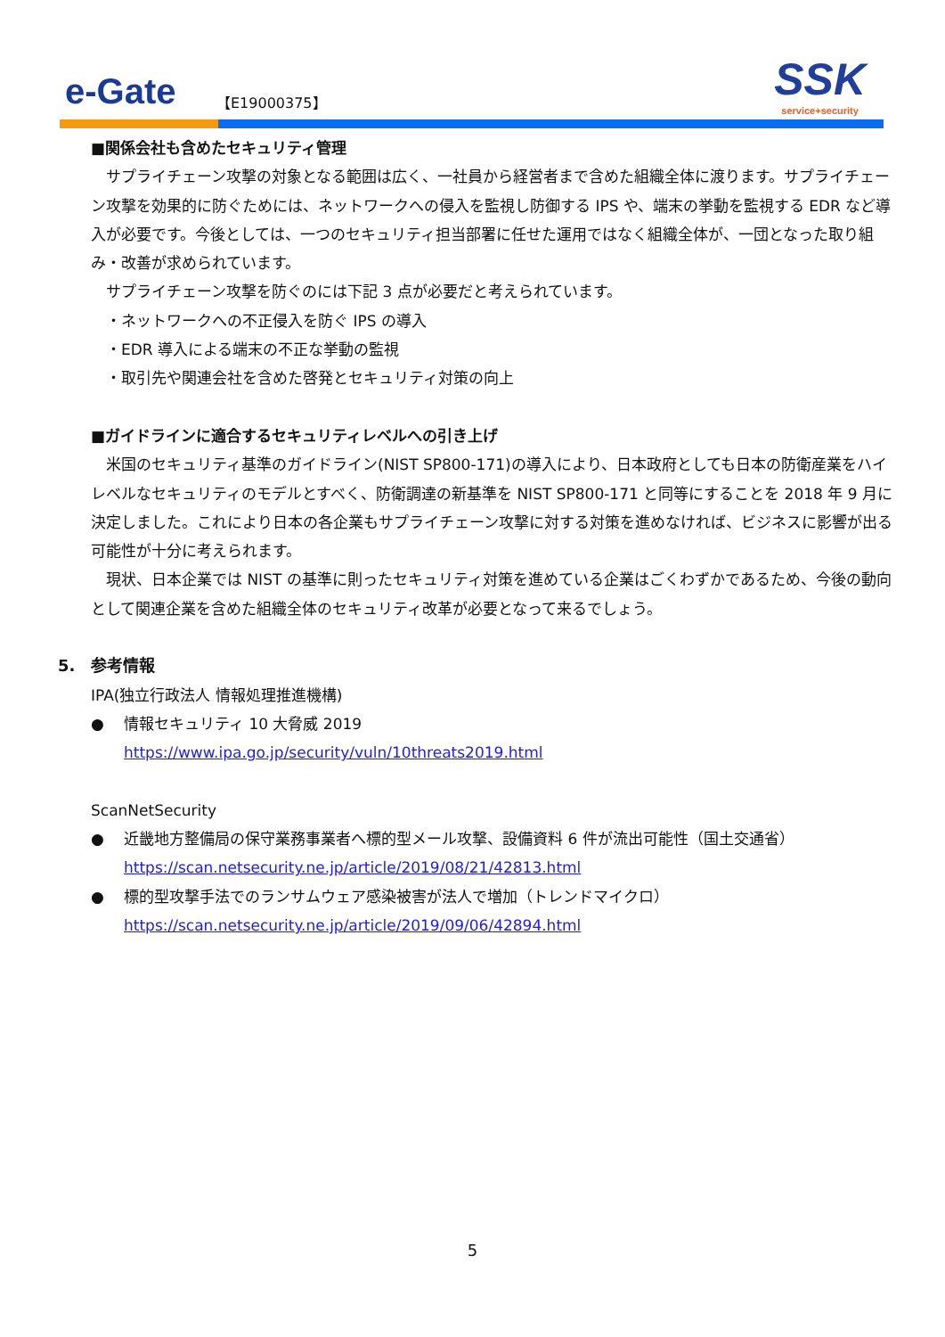e-Gate 【E19000375】
SSK
service+security
■関係会社も含めたセキュリティ管理
　サプライチェーン攻撃の対象となる範囲は広く、一社員から経営者まで含めた組織全体に渡ります。サプライチェーン攻撃を効果的に防ぐためには、ネットワークへの侵入を監視し防御する IPS や、端末の挙動を監視する EDR など導入が必要です。今後としては、一つのセキュリティ担当部署に任せた運用ではなく組織全体が、一団となった取り組み・改善が求められています。
　サプライチェーン攻撃を防ぐのには下記 3 点が必要だと考えられています。
　・ネットワークへの不正侵入を防ぐ IPS の導入
　・EDR 導入による端末の不正な挙動の監視
　・取引先や関連会社を含めた啓発とセキュリティ対策の向上
■ガイドラインに適合するセキュリティレベルへの引き上げ
　米国のセキュリティ基準のガイドライン(NIST SP800-171)の導入により、日本政府としても日本の防衛産業をハイレベルなセキュリティのモデルとすべく、防衛調達の新基準を NIST SP800-171 と同等にすることを 2018 年 9 月に決定しました。これにより日本の各企業もサプライチェーン攻撃に対する対策を進めなければ、ビジネスに影響が出る可能性が十分に考えられます。
　現状、日本企業では NIST の基準に則ったセキュリティ対策を進めている企業はごくわずかであるため、今後の動向として関連企業を含めた組織全体のセキュリティ改革が必要となって来るでしょう。
5.　参考情報
IPA(独立行政法人 情報処理推進機構)
● 情報セキュリティ 10 大脅威 2019
https://www.ipa.go.jp/security/vuln/10threats2019.html
ScanNetSecurity
● 近畿地方整備局の保守業務事業者へ標的型メール攻撃、設備資料 6 件が流出可能性（国土交通省）
https://scan.netsecurity.ne.jp/article/2019/08/21/42813.html
● 標的型攻撃手法でのランサムウェア感染被害が法人で増加（トレンドマイクロ）
https://scan.netsecurity.ne.jp/article/2019/09/06/42894.html
5